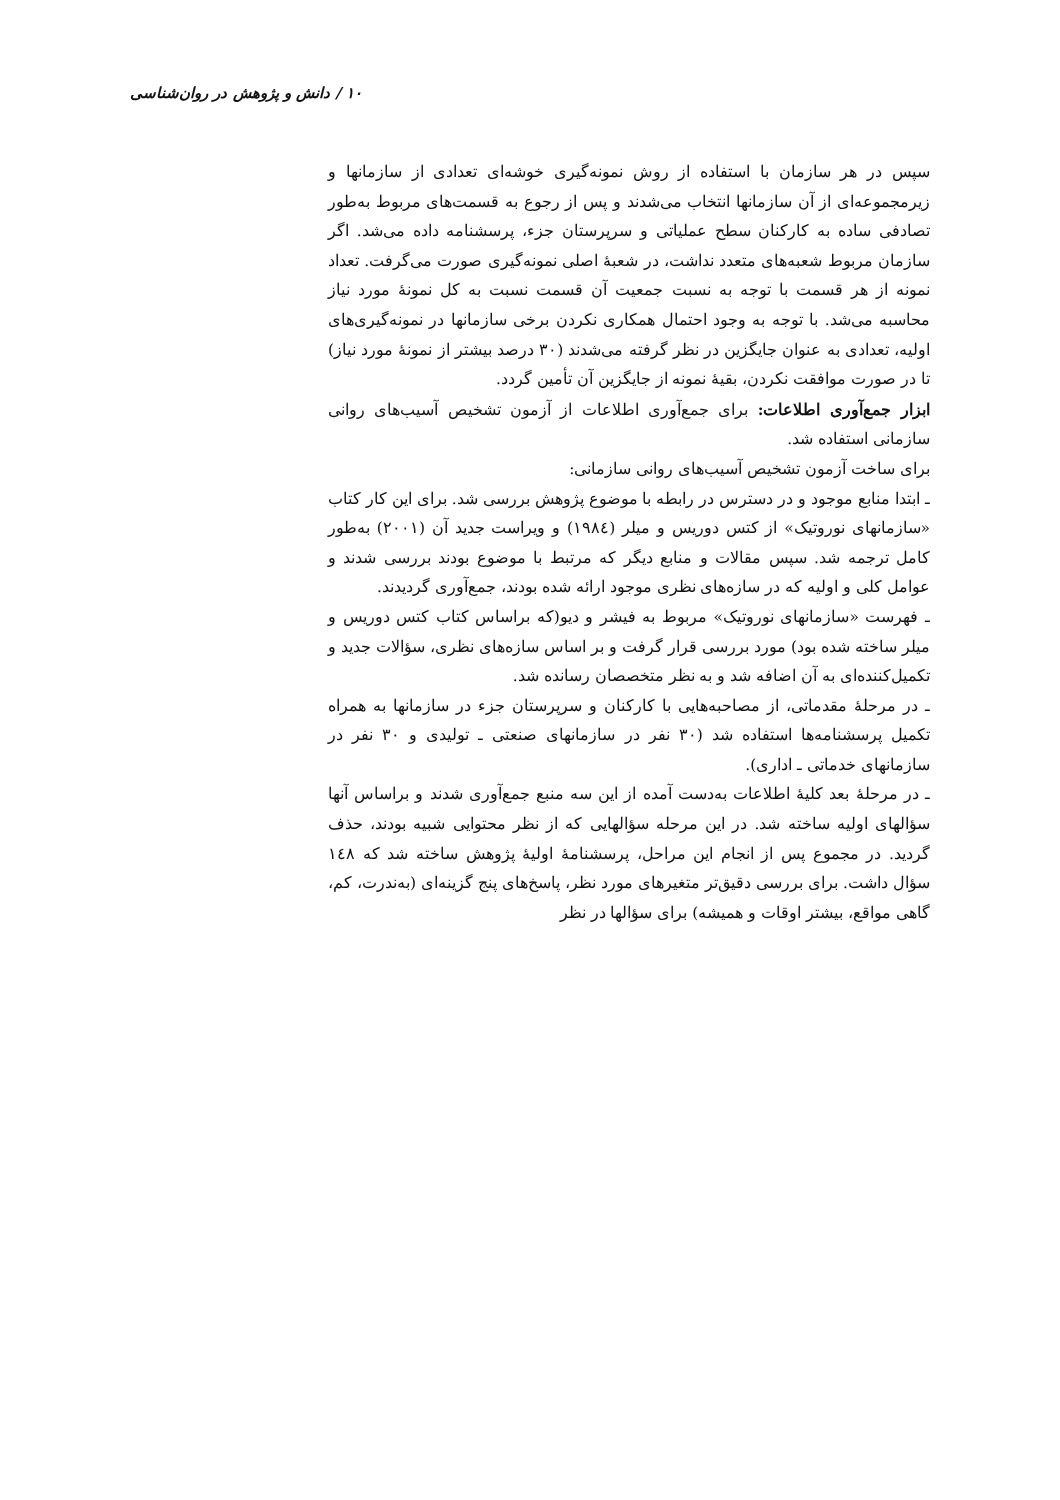۱۰ / دانش و پژوهش در روان‌شناسی
سپس در هر سازمان با استفاده از روش نمونه‌گیری خوشه‌ای تعدادی از سازمانها و زیرمجموعه‌ای از آن سازمانها انتخاب می‌شدند و پس از رجوع به قسمت‌های مربوط به‌طور تصادفی ساده به کارکنان سطح عملیاتی و سرپرستان جزء، پرسشنامه داده می‌شد. اگر سازمان مربوط شعبه‌های متعدد نداشت، در شعبهٔ اصلی نمونه‌گیری صورت می‌گرفت. تعداد نمونه از هر قسمت با توجه به نسبت جمعیت آن قسمت نسبت به کل نمونهٔ مورد نیاز محاسبه می‌شد. با توجه به وجود احتمال همکاری نکردن برخی سازمانها در نمونه‌گیری‌های اولیه، تعدادی به عنوان جایگزین در نظر گرفته می‌شدند (۳۰ درصد بیشتر از نمونهٔ مورد نیاز) تا در صورت موافقت نکردن، بقیهٔ نمونه از جایگزین آن تأمین گردد.
ابزار جمع‌آوری اطلاعات: برای جمع‌آوری اطلاعات از آزمون تشخیص آسیب‌های روانی سازمانی استفاده شد.
برای ساخت آزمون تشخیص آسیب‌های روانی سازمانی:
ـ ابتدا منابع موجود و در دسترس در رابطه با موضوع پژوهش بررسی شد. برای این کار کتاب «سازمانهای نوروتیک» از کتس دوریس و میلر (۱۹۸٤) و ویراست جدید آن (۲۰۰۱) به‌طور کامل ترجمه شد. سپس مقالات و منابع دیگر که مرتبط با موضوع بودند بررسی شدند و عوامل کلی و اولیه که در سازه‌های نظری موجود ارائه شده بودند، جمع‌آوری گردیدند.
ـ فهرست «سازمانهای نوروتیک» مربوط به فیشر و دیو(که براساس کتاب کتس دوریس و میلر ساخته شده بود) مورد بررسی قرار گرفت و بر اساس سازه‌های نظری، سؤالات جدید و تکمیل‌کننده‌ای به آن اضافه شد و به نظر متخصصان رسانده شد.
ـ در مرحلهٔ مقدماتی، از مصاحبه‌هایی با کارکنان و سرپرستان جزء در سازمانها به همراه تکمیل پرسشنامه‌ها استفاده شد (۳۰ نفر در سازمانهای صنعتی ـ تولیدی و ۳۰ نفر در سازمانهای خدماتی ـ اداری).
ـ در مرحلهٔ بعد کلیهٔ اطلاعات به‌دست آمده از این سه منبع جمع‌آوری شدند و براساس آنها سؤالهای اولیه ساخته شد. در این مرحله سؤالهایی که از نظر محتوایی شبیه بودند، حذف گردید. در مجموع پس از انجام این مراحل، پرسشنامهٔ اولیهٔ پژوهش ساخته شد که ۱٤۸ سؤال داشت. برای بررسی دقیق‌تر متغیرهای مورد نظر، پاسخ‌های پنج گزینه‌ای (به‌ندرت، کم، گاهی مواقع، بیشتر اوقات و همیشه) برای سؤالها در نظر